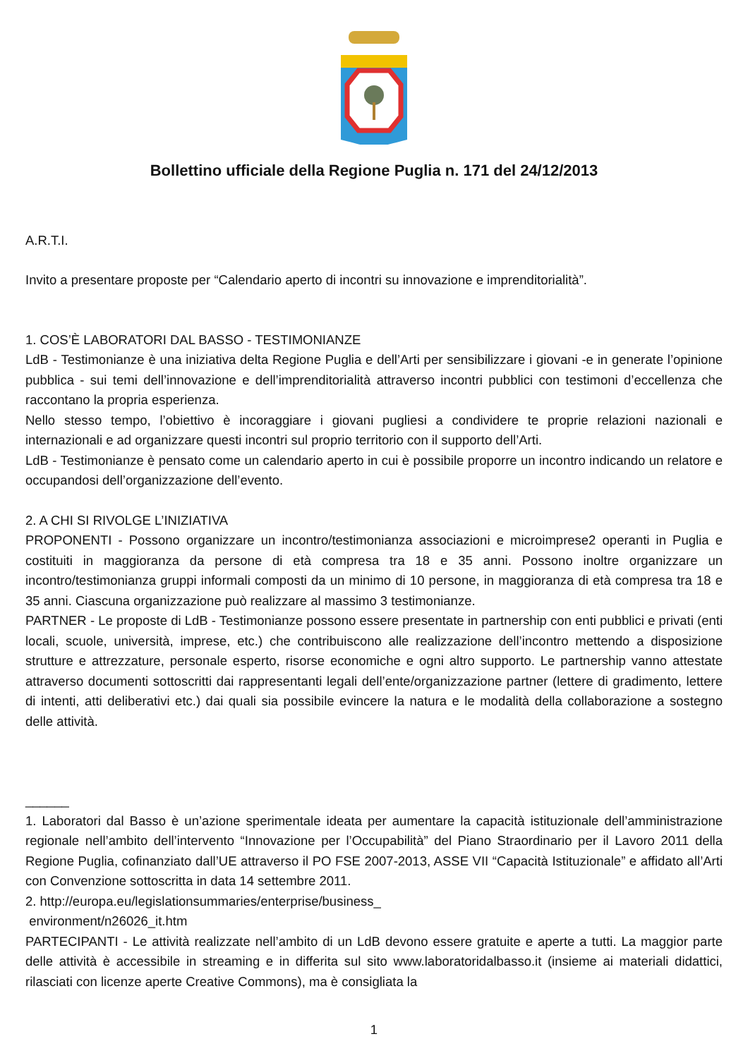Bollettino ufficiale della Regione Puglia n. 171 del 24/12/2013
A.R.T.I.
Invito a presentare proposte per “Calendario aperto di incontri su innovazione e imprenditorialità”.
1. COS’È LABORATORI DAL BASSO - TESTIMONIANZE
LdB - Testimonianze è una iniziativa delta Regione Puglia e dell’Arti per sensibilizzare i giovani -e in generate l’opinione pubblica - sui temi dell’innovazione e dell’imprenditorialità attraverso incontri pubblici con testimoni d’eccellenza che raccontano la propria esperienza.
Nello stesso tempo, l’obiettivo è incoraggiare i giovani pugliesi a condividere te proprie relazioni nazionali e internazionali e ad organizzare questi incontri sul proprio territorio con il supporto dell’Arti.
LdB - Testimonianze è pensato come un calendario aperto in cui è possibile proporre un incontro indicando un relatore e occupandosi dell’organizzazione dell’evento.
2. A CHI SI RIVOLGE L’INIZIATIVA
PROPONENTI - Possono organizzare un incontro/testimonianza associazioni e microimprese2 operanti in Puglia e costituiti in maggioranza da persone di età compresa tra 18 e 35 anni. Possono inoltre organizzare un incontro/testimonianza gruppi informali composti da un minimo di 10 persone, in maggioranza di età compresa tra 18 e 35 anni. Ciascuna organizzazione può realizzare al massimo 3 testimonianze.
PARTNER - Le proposte di LdB - Testimonianze possono essere presentate in partnership con enti pubblici e privati (enti locali, scuole, università, imprese, etc.) che contribuiscono alle realizzazione dell’incontro mettendo a disposizione strutture e attrezzature, personale esperto, risorse economiche e ogni altro supporto. Le partnership vanno attestate attraverso documenti sottoscritti dai rappresentanti legali dell’ente/organizzazione partner (lettere di gradimento, lettere di intenti, atti deliberativi etc.) dai quali sia possibile evincere la natura e le modalità della collaborazione a sostegno delle attività.
______
1. Laboratori dal Basso è un’azione sperimentale ideata per aumentare la capacità istituzionale dell’amministrazione regionale nell’ambito dell’intervento “Innovazione per l’Occupabilità” del Piano Straordinario per il Lavoro 2011 della Regione Puglia, cofinanziato dall’UE attraverso il PO FSE 2007-2013, ASSE VII “Capacità Istituzionale” e affidato all’Arti con Convenzione sottoscritta in data 14 settembre 2011.
2. http://europa.eu/legislationsummaries/enterprise/business_
environment/n26026_it.htm
PARTECIPANTI - Le attività realizzate nell’ambito di un LdB devono essere gratuite e aperte a tutti. La maggior parte delle attività è accessibile in streaming e in differita sul sito www.laboratoridalbasso.it (insieme ai materiali didattici, rilasciati con licenze aperte Creative Commons), ma è consigliata la
1